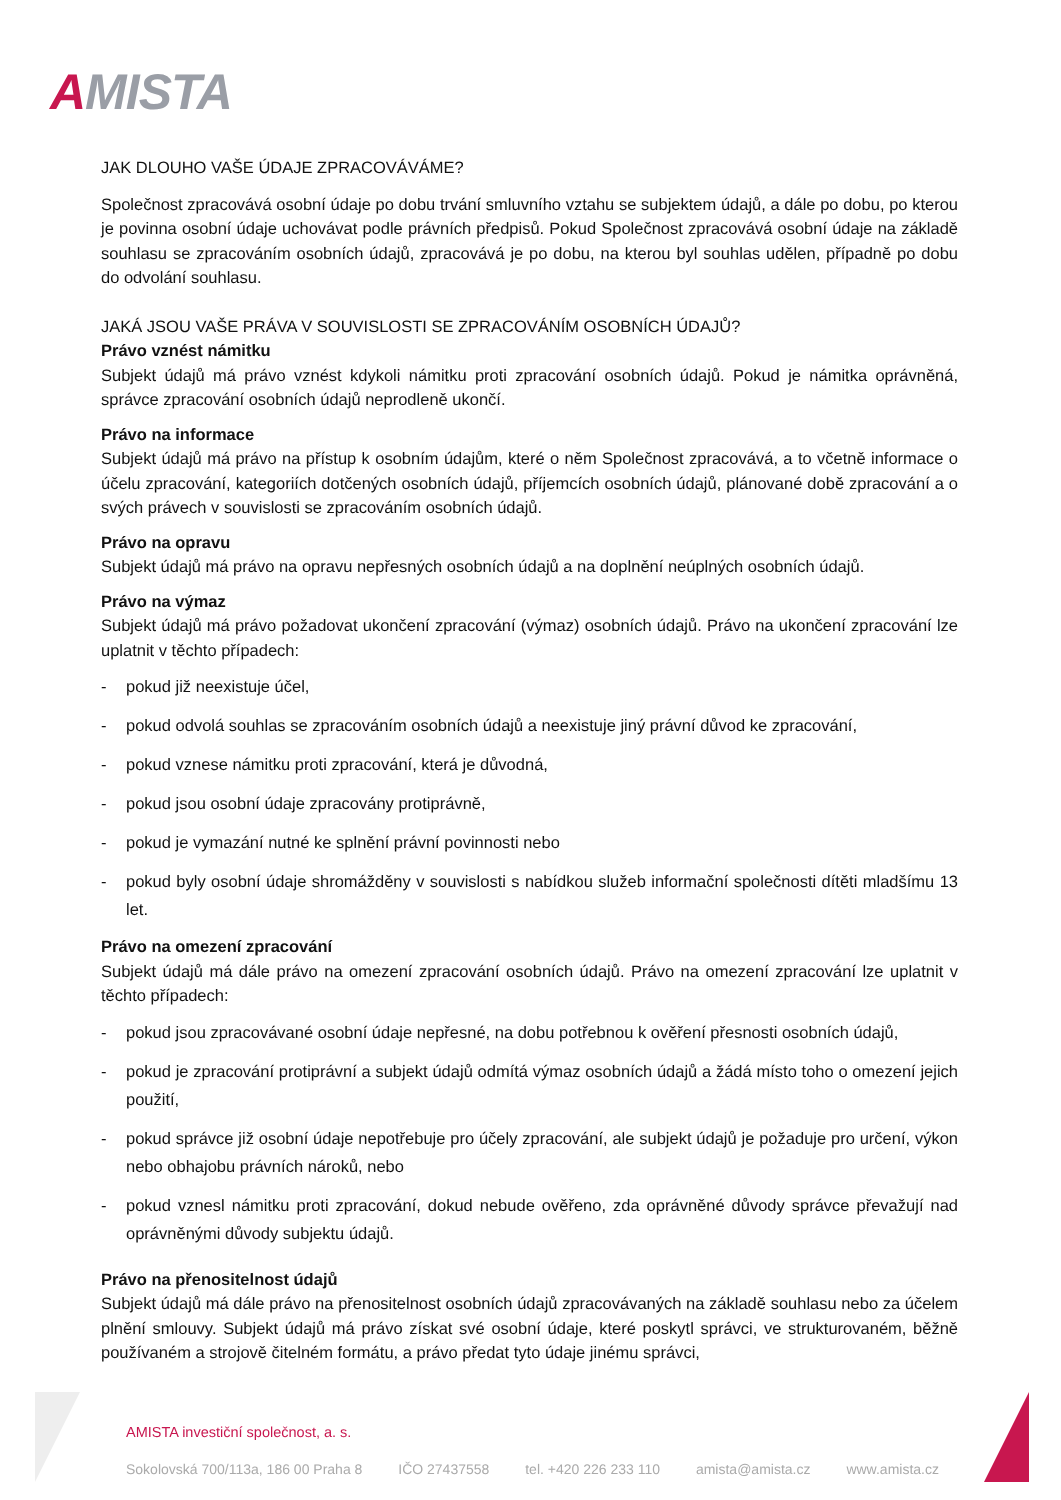AMISTA
JAK DLOUHO VAŠE ÚDAJE ZPRACOVÁVÁME?
Společnost zpracovává osobní údaje po dobu trvání smluvního vztahu se subjektem údajů, a dále po dobu, po kterou je povinna osobní údaje uchovávat podle právních předpisů. Pokud Společnost zpracovává osobní údaje na základě souhlasu se zpracováním osobních údajů, zpracovává je po dobu, na kterou byl souhlas udělen, případně po dobu do odvolání souhlasu.
JAKÁ JSOU VAŠE PRÁVA V SOUVISLOSTI SE ZPRACOVÁNÍM OSOBNÍCH ÚDAJŮ?
Právo vznést námitku
Subjekt údajů má právo vznést kdykoli námitku proti zpracování osobních údajů. Pokud je námitka oprávněná, správce zpracování osobních údajů neprodleně ukončí.
Právo na informace
Subjekt údajů má právo na přístup k osobním údajům, které o něm Společnost zpracovává, a to včetně informace o účelu zpracování, kategoriích dotčených osobních údajů, příjemcích osobních údajů, plánované době zpracování a o svých právech v souvislosti se zpracováním osobních údajů.
Právo na opravu
Subjekt údajů má právo na opravu nepřesných osobních údajů a na doplnění neúplných osobních údajů.
Právo na výmaz
Subjekt údajů má právo požadovat ukončení zpracování (výmaz) osobních údajů. Právo na ukončení zpracování lze uplatnit v těchto případech:
- pokud již neexistuje účel,
- pokud odvolá souhlas se zpracováním osobních údajů a neexistuje jiný právní důvod ke zpracování,
- pokud vznese námitku proti zpracování, která je důvodná,
- pokud jsou osobní údaje zpracovány protiprávně,
- pokud je vymazání nutné ke splnění právní povinnosti nebo
- pokud byly osobní údaje shromážděny v souvislosti s nabídkou služeb informační společnosti dítěti mladšímu 13 let.
Právo na omezení zpracování
Subjekt údajů má dále právo na omezení zpracování osobních údajů. Právo na omezení zpracování lze uplatnit v těchto případech:
- pokud jsou zpracovávané osobní údaje nepřesné, na dobu potřebnou k ověření přesnosti osobních údajů,
- pokud je zpracování protiprávní a subjekt údajů odmítá výmaz osobních údajů a žádá místo toho o omezení jejich použití,
- pokud správce již osobní údaje nepotřebuje pro účely zpracování, ale subjekt údajů je požaduje pro určení, výkon nebo obhajobu právních nároků, nebo
- pokud vznesl námitku proti zpracování, dokud nebude ověřeno, zda oprávněné důvody správce převažují nad oprávněnými důvody subjektu údajů.
Právo na přenositelnost údajů
Subjekt údajů má dále právo na přenositelnost osobních údajů zpracovávaných na základě souhlasu nebo za účelem plnění smlouvy. Subjekt údajů má právo získat své osobní údaje, které poskytl správci, ve strukturovaném, běžně používaném a strojově čitelném formátu, a právo předat tyto údaje jinému správci,
AMISTA investiční společnost, a. s.
Sokolovská 700/113a, 186 00 Praha 8 IČO 27437558 tel. +420 226 233 110 amista@amista.cz www.amista.cz